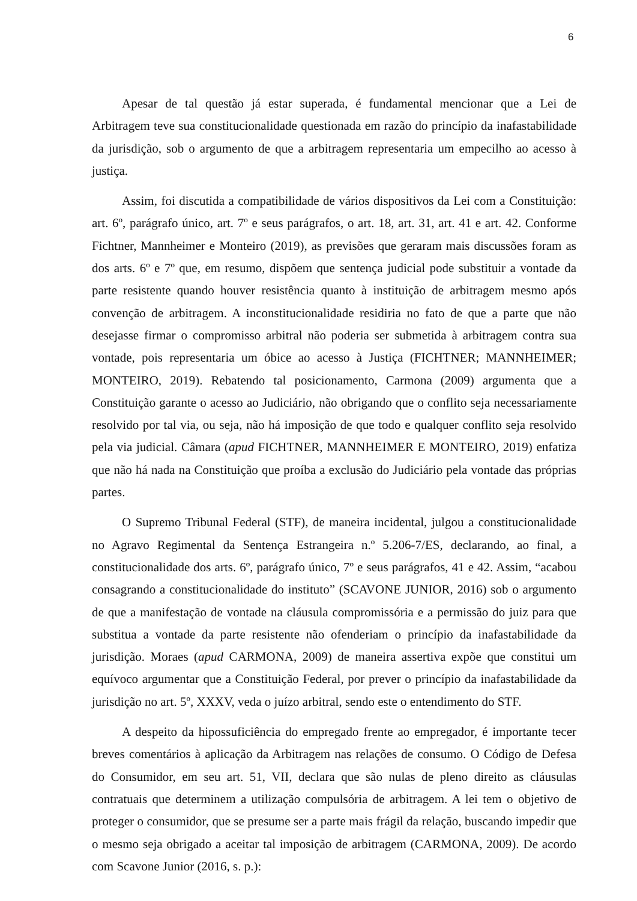6
Apesar de tal questão já estar superada, é fundamental mencionar que a Lei de Arbitragem teve sua constitucionalidade questionada em razão do princípio da inafastabilidade da jurisdição, sob o argumento de que a arbitragem representaria um empecilho ao acesso à justiça.
Assim, foi discutida a compatibilidade de vários dispositivos da Lei com a Constituição: art. 6º, parágrafo único, art. 7º e seus parágrafos, o art. 18, art. 31, art. 41 e art. 42. Conforme Fichtner, Mannheimer e Monteiro (2019), as previsões que geraram mais discussões foram as dos arts. 6º e 7º que, em resumo, dispõem que sentença judicial pode substituir a vontade da parte resistente quando houver resistência quanto à instituição de arbitragem mesmo após convenção de arbitragem. A inconstitucionalidade residiria no fato de que a parte que não desejasse firmar o compromisso arbitral não poderia ser submetida à arbitragem contra sua vontade, pois representaria um óbice ao acesso à Justiça (FICHTNER; MANNHEIMER; MONTEIRO, 2019). Rebatendo tal posicionamento, Carmona (2009) argumenta que a Constituição garante o acesso ao Judiciário, não obrigando que o conflito seja necessariamente resolvido por tal via, ou seja, não há imposição de que todo e qualquer conflito seja resolvido pela via judicial. Câmara (apud FICHTNER, MANNHEIMER E MONTEIRO, 2019) enfatiza que não há nada na Constituição que proíba a exclusão do Judiciário pela vontade das próprias partes.
O Supremo Tribunal Federal (STF), de maneira incidental, julgou a constitucionalidade no Agravo Regimental da Sentença Estrangeira n.º 5.206-7/ES, declarando, ao final, a constitucionalidade dos arts. 6º, parágrafo único, 7º e seus parágrafos, 41 e 42. Assim, “acabou consagrando a constitucionalidade do instituto” (SCAVONE JUNIOR, 2016) sob o argumento de que a manifestação de vontade na cláusula compromissória e a permissão do juiz para que substitua a vontade da parte resistente não ofenderiam o princípio da inafastabilidade da jurisdição. Moraes (apud CARMONA, 2009) de maneira assertiva expõe que constitui um equívoco argumentar que a Constituição Federal, por prever o princípio da inafastabilidade da jurisdição no art. 5º, XXXV, veda o juízo arbitral, sendo este o entendimento do STF.
A despeito da hipossuficiência do empregado frente ao empregador, é importante tecer breves comentários à aplicação da Arbitragem nas relações de consumo. O Código de Defesa do Consumidor, em seu art. 51, VII, declara que são nulas de pleno direito as cláusulas contratuais que determinem a utilização compulsória de arbitragem. A lei tem o objetivo de proteger o consumidor, que se presume ser a parte mais frágil da relação, buscando impedir que o mesmo seja obrigado a aceitar tal imposição de arbitragem (CARMONA, 2009). De acordo com Scavone Junior (2016, s. p.):